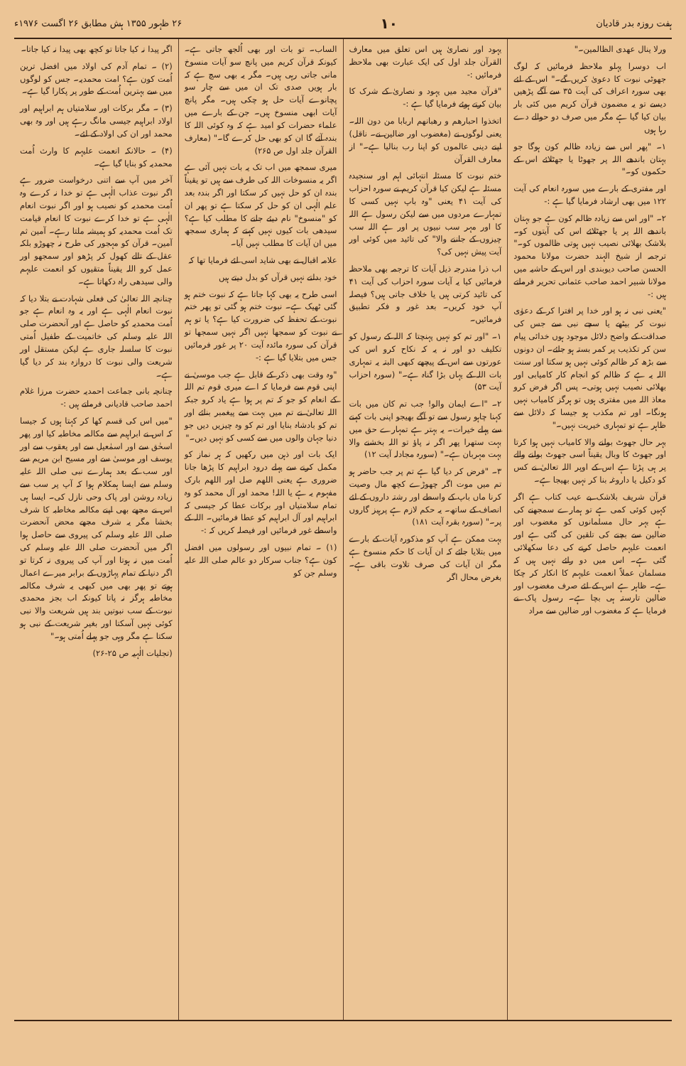ہفت روزہ بدر قادیان
۱۰
۲۶ ظہور ۱۳۵۵ ہش مطابق ۲۶ اگست ۱۹۷۶ء
ورلا ینال عھدی الظالمین۔"
اب دوسرا پہلو ملاحظہ فرمائیں کہ لوگ جھوٹی نبوت کا دعویٰ کریں گے۔" اس کے لئے بھی سورہ اعراف کی آیت ۳۵ سے آگے پڑھیں دیسے تو یہ مضمون قرآن کریم میں کئی بار بیان کیا گیا ہے مگر میں صرف دو حوالے دے رہا ہوں
۱۔ "پھر اس سے زیادہ ظالم کون ہوگا جو بہتان باندھے اللہ پر جھوٹا یا جھٹلائے اس کے حکموں کو۔"
اور مفتری کے بارے میں سورہ انعام کی آیت ۱۲۲ میں بھی ارشاد فرمایا گیا ہے :-
۲۔ "اور اس سے زیادہ ظالم کون ہے جو بہتان باندھے اللہ پر یا جھٹلائے اس کی آیتوں کو۔ بلاشک بھلائی نصیب نہیں ہوتی ظالموں کو۔" ترجمہ از شیخ الہند حضرت مولانا محمود الحسن صاحب دیوبندی اور اس کے حاشیہ میں مولانا شبیر احمد صاحب عثمانی تحریر فرماتے ہیں :-
"یعنی نبی نہ ہو اور خدا پر افترا کر کے دعوٰی نبوت کر بیٹھے یا سچے نبی سے جس کی صداقت کے واضح دلائل موجود ہوں خدائی پیام سن کر تکذیب پر کمر بستہ ہو جائے۔ ان دونوں سے بڑھ کر ظالم کوئی نہیں ہو سکتا اور سنت اللہ یہ ہے کہ ظالم کو انجام کار کامیابی اور بھلائی نصیب نہیں ہوتی۔ پس اگر فرض کرو معاذ اللہ میں مفتری ہوں تو ہرگز کامیاب نہیں ہونگا۔ اور تم مکذب ہو جیسا کہ دلائل سے ظاہر ہے تو تمہاری خیریت نہیں۔"
بہر حال جھوٹ بولنے والا کامیاب نہیں ہوا کرتا اور جھوٹ کا وبال یقیناً اسی جھوٹ بولنے والے پر ہی پڑتا ہے اس کے اوپر اللہ تعالیٰ نے کس کو دکیل یا داروغہ بنا کر نہیں بھیجا ہے۔
قرآن شریف بلاشک بے عیب کتاب ہے اگر کہیں کوئی کمی ہے تو ہمارے سمجھنے کی ہے بہر حال مسلمانوں کو مغضوب اور ضالین سے بچنے کی تلقین کی گئی ہے اور انعمت علیہم حاصل کرنے کی دعا سکھلائی گئی ہے۔ اس میں دو رائے نہیں ہیں کہ مسلمان عملاً انعمت علیہم کا انکار کر چکا ہے۔ ظاہر ہے اس کے لئے صرف مغضوب اور ضالین تارستہ ہی بچا ہے۔ رسول پاک نے فرمایا ہے کہ مغضوب اور ضالین سے مراد
یہود اور نصاریٰ ہیں اس تعلق میں معارف القرآن جلد اول کی ایک عبارت بھی ملاحظہ فرمائیں :-
"قرآن مجید میں یہود و نصاریٰ کے شرک کا بیان کرتے ہوئے فرمایا گیا ہے :-
اتخذوا احبارھم و رھبانھم اربابا من دون اللہ۔ یعنی لوگوں نے (مغضوب اور ضالین نے۔ ناقل) اپنے دینی عالموں کو اپنا رب بنالیا ہے۔" از معارف القرآن
ختم نبوت کا مسئلہ انتہائی اہم اور سنجیدہ مسئلہ ہے لیکن کیا قرآن کریم نے سورہ احزاب کی آیت ۴۱ یعنی "وہ باپ نہیں کسی کا تمہارے مردوں میں سے لیکن رسول ہے اللہ کا اور مہر سب نبیوں پر اور ہے اللہ سب چیزوں کے جاننے والا" کی تائید میں کوئی اور آیت پیش نہیں کی؟
اب ذرا مندرجہ ذیل آیات کا ترجمہ بھی ملاحظہ فرمائیں کیا یہ آیات سورہ احزاب کی آیت ۴۱ کی تائید کرتی ہیں یا خلاف جاتی ہیں؟ فیصلہ آپ خود کریں۔ بعد غور و فکر تطبیق فرمائیں۔
۱۔ "اور تم کو نہیں پہنچتا کہ اللہ کے رسول کو تکلیف دو اور نہ یہ کہ نکاح کرو اس کی عورتوں سے اس کے پیچھے کبھی البتہ یہ تمہاری بات اللہ کے یہاں بڑا گناہ ہے۔" (سورہ احزاب آیت ۵۳)
۲۔ "اے ایمان والو! جب تم کان میں بات کہنا چاہو رسول سے تو آگے بھیجو اپنی بات کہنے سے پہلے خیرات۔ یہ بہتر ہے تمہارے حق میں بہت ستھرا پھر اگر نہ پاؤ تو اللہ بخشنے والا بہت مہربان ہے۔" (سورہ مجادلہ آیت ۱۲)
۳۔ "فرض کر دیا گیا ہے تم پر جب حاضر ہو تم میں موت اگر چھوڑے کچھ مال وصیت کرنا ماں باپ کے واسطے اور رشتہ داروں کے لئے انصاف کے ساتھ۔ یہ حکم لازم ہے پرہیز گاروں پر۔" (سورہ بقرہ آیت ۱۸۱)
بہت ممکن ہے آپ کو مذکورہ آیات کے بارے میں بتلایا جائے کہ ان آیات کا حکم منسوخ ہے مگر ان آیات کی صرف تلاوت باقی ہے۔ بغرض محال اگر
الساب۔ تو بات اور بھی اُلجھ جاتی ہے۔ کیونکہ قرآن کریم میں پانچ سو آیات منسوخ مانی جاتی رہی ہیں۔ مگر یہ بھی سچ ہے کہ بار ہویں صدی تک ان میں سے چار سو پچانوے آیات حل ہو چکی ہیں۔ مگر پانچ آیات ابھی منسوخ ہیں۔ جن کے بارے میں علماء حضرات کو امید ہے کہ وہ کوئی اللہ کا بندہ آئے گا ان کو بھی حل کرے گا۔" (معارف القرآن جلد اول ص ۲۶۵)
میری سمجھ میں اب تک یہ بات نہیں آئی ہے اگر یہ منسوخات اللہ کی طرف سے ہیں تو یقیناً بندہ ان کو حل نہیں کر سکتا اور اگر بندہ بعد علم الٰہی ان کو حل کر سکتا ہے تو پھر ان کو "منسوخ" نام دیئے جانے کا مطلب کیا ہے؟ سیدھی بات کیوں نہیں کہتے کہ ہماری سمجھ میں ان آیات کا مطلب نہیں آیا۔
علامہ اقبال نے بھی شاید اسی لئے فرمایا تھا کہ
خود بدلتے نہیں قرآں کو بدل دیتے ہیں
اسی طرح یہ بھی کہا جاتا ہے کہ نبوت ختم ہو گئی ٹھیک ہے۔ نبوت ختم ہو گئی تو پھر ختم نبوت کے تحفظ کی ضرورت کیا ہے؟ یا تو ہم نے نبوت کو سمجھا نہیں اگر نہیں سمجھا تو قرآن کی سورہ مائدہ آیت ۲۰ پر غور فرمائیں جس میں بتلایا گیا ہے :-
"وہ وقت بھی ذکر کے قابل ہے جب موسیٰ نے اپنی قوم سے فرمایا کہ اے میری قوم تم اللہ کے انعام کو جو کہ تم پر ہوا ہے یاد کرو جبکہ اللہ تعالیٰ نے تم میں بہت سے پیغمبر بنائے اور تم کو بادشاہ بنایا اور تم کو وہ چیزیں دیں جو دنیا جہان والوں میں سے کسی کو نہیں دیں۔"
ایک بات اور ذہن میں رکھیں کہ ہر نماز کو مکمل کرنے سے پہلے درود ابراہیم کا پڑھا جانا ضروری ہے یعنی اللھم صل اور اللھم بارک مفہوم یہ ہے یا اللہ! محمد اور آل محمد کو وہ تمام سلامتیاں اور برکات عطا کر جیسی کہ ابراہیم اور آل ابراہیم کو عطا فرمائیں۔ اللہ کے واسطے غور فرمائیں اور فیصلہ کریں کہ :-
(۱) ۔ تمام نبیوں اور رسولوں میں افضل کون ہے؟ جناب سرکار دو عالم صلی اللہ علیہ وسلم جن کو
اگر پیدا نہ کیا جاتا تو کچھ بھی پیدا نہ کیا جاتا۔
(۲) ۔ تمام آدم کی اولاد میں افضل ترین اُمت کون ہے؟ امت محمدیہ۔ جس کو لوگوں میں سے بہترین اُمت کے طور پر پکارا گیا ہے۔
(۳) ۔ مگر برکات اور سلامتیاں ہم ابراہیم اور اولاد ابراہیم جیسی مانگ رہے ہیں اور وہ بھی محمد اور ان کی اولاد کے لئے۔
(۴) ۔ حالانکہ انعمت علیہم کا وارث اُمت محمدیہ کو بنایا گیا ہے۔
آخر میں آپ سے اتنی درخواست ضرور ہے اگر نبوت عذاب الٰہی ہے تو خدا نہ کرے وہ اُمت محمدیہ کو نصیب ہو اور اگر نبوت انعام الٰہی ہے تو خدا کرے نبوت کا انعام قیامت تک اُمت محمدیہ کو ہمیشہ ملتا رہے۔ آمین ثم آمین۔ قرآن کو مہجور کی طرح نہ چھوڑو بلکہ عقل کے تالے کھول کر پڑھو اور سمجھو اور عمل کرو اللہ یقیناً متقیوں کو انعمت علیہم والی سیدھی راہ دکھاتا ہے۔
چنانچہ اللہ تعالیٰ کی فعلی شہادت نے بتلا دیا کہ نبوت انعام الٰہی ہے اور یہ وہ انعام ہے جو اُمت محمدیہ کو حاصل ہے اور آنحضرت صلی اللہ علیہ وسلم کی خاتمیت کے طفیل اُمتی نبوت کا سلسلہ جاری ہے لیکن مستقل اور شریعت والی نبوت کا دروازہ بند کر دیا گیا ہے۔
چنانچہ بانی جماعت احمدیہ حضرت مرزا غلام احمد صاحب قادیانی فرماتے ہیں :-
"میں اس کی قسم کھا کر کہتا ہوں کہ جیسا کہ اس نے ابراہیم سے مکالمہ مخاطبہ کیا اور پھر اسحٰق سے اور اسمٰعیل سے اور یعقوب سے اور یوسف اور موسیٰ سے اور مسیح ابن مریم سے اور سب کے بعد ہمارے نبی صلی اللہ علیہ وسلم سے ایسا ہمکلام ہوا کہ آپ پر سب سے زیادہ روشن اور پاک وحی نازل کی۔ ایسا ہی اس نے مجھے بھی اپنے مکالمہ مخاطبہ کا شرف بخشا مگر یہ شرف مجھے محض آنحضرت صلی اللہ علیہ وسلم کی پیروی سے حاصل ہوا اگر میں آنحضرت صلی اللہ علیہ وسلم کی اُمت میں نہ ہوتا اور آپ کی پیروی نہ کرتا تو اگر دنیا کے تمام پہاڑوں کے برابر میرے اعمال ہوتے تو پھر بھی میں کبھی یہ شرف مکالمہ مخاطبہ ہرگز نہ پاتا کیونکہ اب بجز محمدی نبوت کے سب نبوتیں بند ہیں شریعت والا نبی کوئی نہیں آسکتا اور بغیر شریعت کے نبی ہو سکتا ہے مگر وہی جو پہلے اُمتی ہو۔"
(تجلیات الٰہیہ ص ۲۵-۲۶)